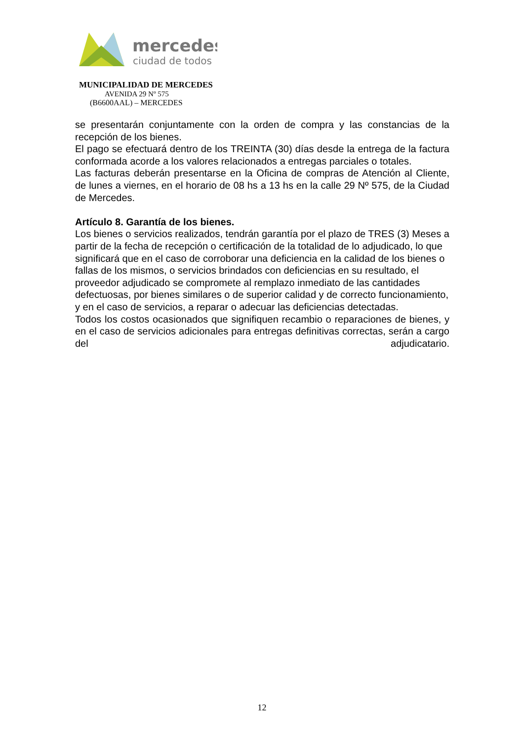mercedes
ciudad de todos
MUNICIPALIDAD DE MERCEDES
AVENIDA 29 Nº 575
(B6600AAL) – MERCEDES
se presentarán conjuntamente con la orden de compra y las constancias de la recepción de los bienes.
El pago se efectuará dentro de los TREINTA (30) días desde la entrega de la factura conformada acorde a los valores relacionados a entregas parciales o totales.
Las facturas deberán presentarse en la Oficina de compras de Atención al Cliente, de lunes a viernes, en el horario de 08 hs a 13 hs en la calle 29 Nº 575, de la Ciudad de Mercedes.
Artículo 8. Garantía de los bienes.
Los bienes o servicios realizados, tendrán garantía por el plazo de TRES (3) Meses a partir de la fecha de recepción o certificación de la totalidad de lo adjudicado, lo que significará que en el caso de corroborar una deficiencia en la calidad de los bienes o fallas de los mismos, o servicios brindados con deficiencias en su resultado, el proveedor adjudicado se compromete al remplazo inmediato de las cantidades defectuosas, por bienes similares o de superior calidad y de correcto funcionamiento, y en el caso de servicios, a reparar o adecuar las deficiencias detectadas.
Todos los costos ocasionados que signifiquen recambio o reparaciones de bienes, y en el caso de servicios adicionales para entregas definitivas correctas, serán a cargo del adjudicatario.
12